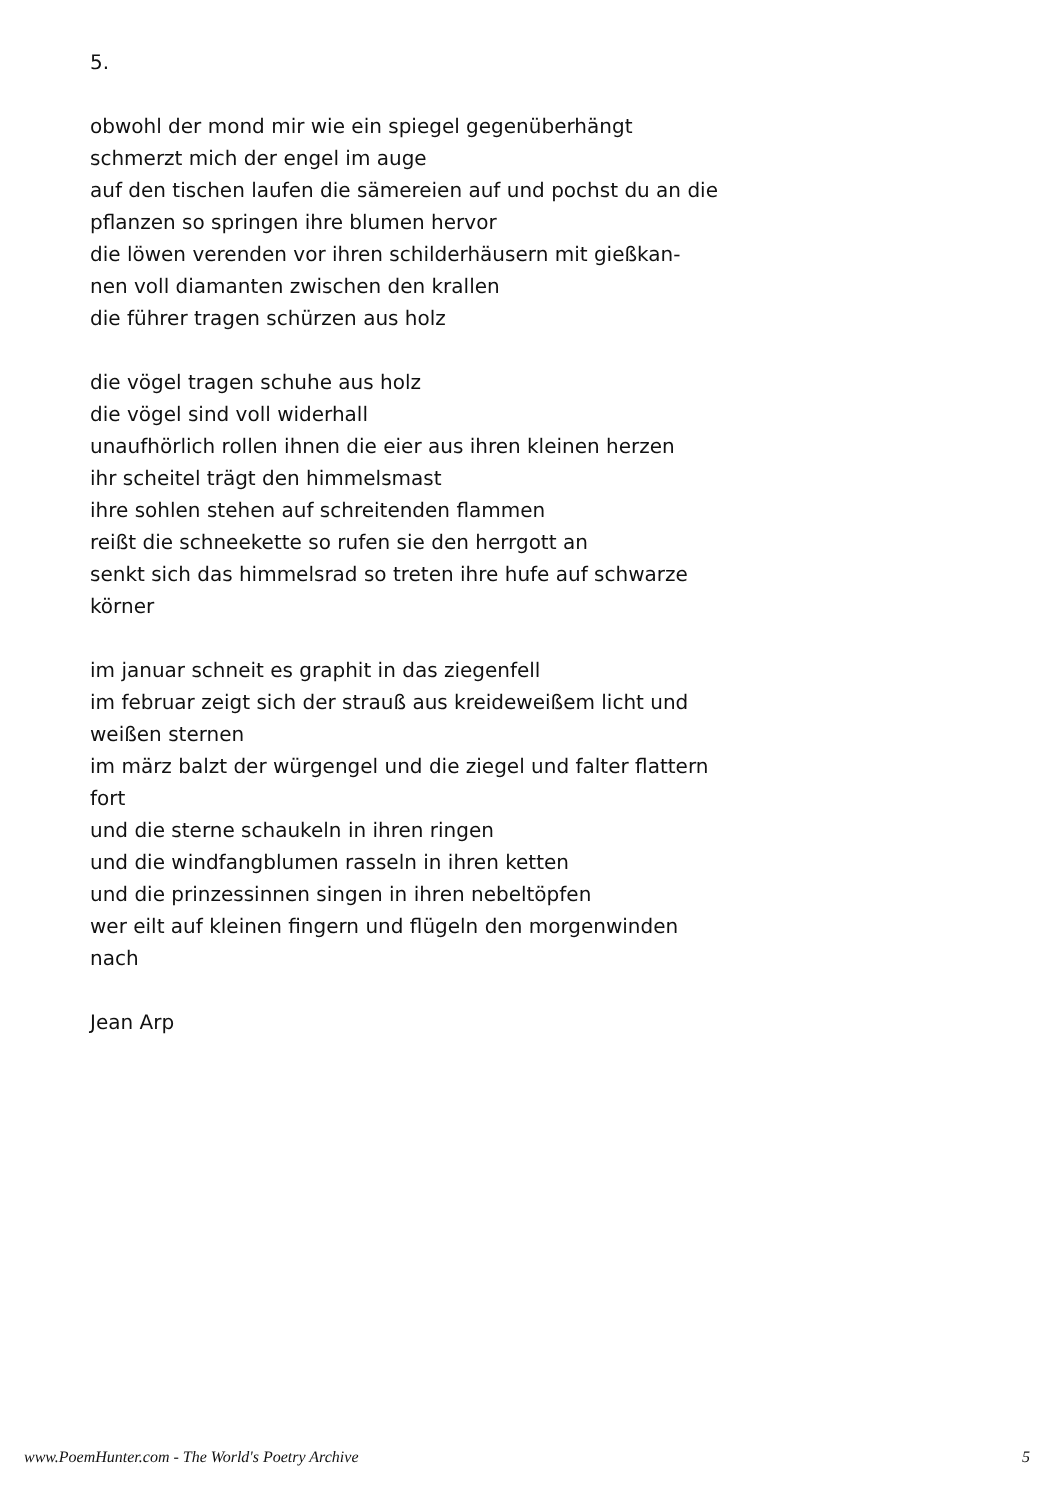5.
obwohl der mond mir wie ein spiegel gegenüberhängt
schmerzt mich der engel im auge
auf den tischen laufen die sämereien auf und pochst du an die
pflanzen so springen ihre blumen hervor
die löwen verenden vor ihren schilderhäusern mit gießkan-
nen voll diamanten zwischen den krallen
die führer tragen schürzen aus holz
die vögel tragen schuhe aus holz
die vögel sind voll widerhall
unaufhörlich rollen ihnen die eier aus ihren kleinen herzen
ihr scheitel trägt den himmelsmast
ihre sohlen stehen auf schreitenden flammen
reißt die schneekette so rufen sie den herrgott an
senkt sich das himmelsrad so treten ihre hufe auf schwarze
körner
im januar schneit es graphit in das ziegenfell
im februar zeigt sich der strauß aus kreideweißem licht und
weißen sternen
im märz balzt der würgengel und die ziegel und falter flattern
fort
und die sterne schaukeln in ihren ringen
und die windfangblumen rasseln in ihren ketten
und die prinzessinnen singen in ihren nebeltöpfen
wer eilt auf kleinen fingern und flügeln den morgenwinden
nach
Jean Arp
www.PoemHunter.com - The World's Poetry Archive 5